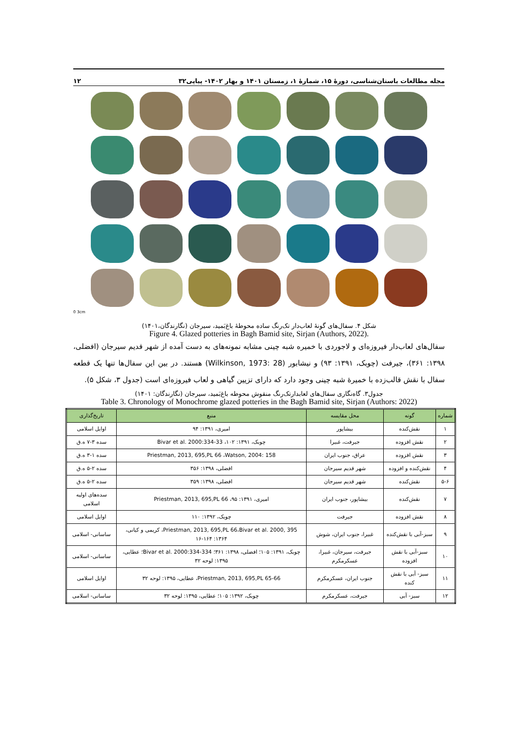مجله مطالعات باستان‌شناسی، دورهٔ ۱۵، شمارهٔ ۱، زمستان ۱۴۰۱ و بهار ۱۴۰۲- پیاپی۳۲ ۱۲
0 3cm
شکل ۴. سفال‌های گونهٔ لعاب‌دار تک‌رنگ ساده محوطهٔ باغ‌بَمید، سیرجان (نگارندگان،۱۴۰۱)
Figure 4. Glazed potteries in Bagh Bamid site, Sirjan (Authors, 2022).
سفال‌های لعاب‌دار فیروزه‌ای و لاجوردی با خمیره شبه چینی مشابه نمونه‌های به دست آمده از شهر قدیم سیرجان (افضلی، ۱۳۹۸: ۳۶۱)، جیرفت (چوبک، ۱۳۹۱: ۹۳) و نیشابور (Wilkinson, 1973: 28) هستند. در بین این سفال‌ها تنها یک قطعه سفال با نقش قالب‌زده با خمیرهٔ شبه چینی وجود دارد که دارای تزیین گیاهی و لعاب فیروزه‌ای است (جدول ۳، شکل ۵).
جدول۳. گاه‌نگاری سفال‌های لعابدارتک‌رنگ منقوش محوطه باغ‌بَمید، سیرجان (نگارندگان: ۱۴۰۱)
Table 3. Chronology of Monochrome glazed potteries in the Bagh Bamid site, Sirjan (Authors: 2022)
| شماره | گونه | محل مقایسه | منبع | تاریخ‌گذاری |
| --- | --- | --- | --- | --- |
| ۱ | نقش‌کنده | بیشاپور | امیری، ۱۳۹۱: ۹۴ | اوایل اسلامی |
| ۲ | نقش افزوده | جیرفت، غبیرا | چوبک، ۱۳۹۱: ۱۰۲، Bivar et al. 2000:334-33 | سده ۳-۷ ه.ق |
| ۳ | نقش افزوده | عراق، جنوب ایران | Priestman, 2013, 695,PL 66 ،Watson, 2004: 158 | سده ۱-۳ ه.ق |
| ۴ | نقش‌کنده و افزوده | شهر قدیم سیرجان | افضلی، ۱۳۹۸: ۳۵۶ | سده ۲-۵ ه.ق |
| ۵-۶ | نقش‌کنده | شهر قدیم سیرجان | افضلی، ۱۳۹۸: ۳۵۹ | سده ۲-۵ ه.ق |
| ۷ | نقش‌کنده | بیشاپور، جنوب ایران | امیری، ۱۳۹۱: ۹۵، Priestman, 2013, 695,PL 66 | سده‌های اولیه اسلامی |
| ۸ | نقش افزوده | جیرفت | چوبک، ۱۳۹۲: ۱۱۰ | اوایل اسلامی |
| ۹ | سبز-آبی با نقش‌کنده | غبیرا، جنوب ایران، شوش | Priestman, 2013, 695,PL 66،Bivar et al. 2000, 395، کریمی و کیانی، ۱۳۶۴: ۱۶۴-۱۶ | ساسانی- اسلامی |
| ۱۰ | سبز-آبی با نقش افزوده | جیرفت، سیرجان، غبیرا، عسکرمکرم | چوبک، ۱۳۹۱: ۱۰۵؛ افضلی، ۱۳۹۸: ۳۶۱؛ Bivar et al. 2000:334-334؛ عطایی، ۱۳۹۵: لوحه ۳۲ | ساسانی- اسلامی |
| ۱۱ | سبز- آبی با نقش کنده | جنوب ایران، عسکرمکرم | Priestman, 2013, 695,PL 65-66، عطایی، ۱۳۹۵: لوحه ۳۲ | اوایل اسلامی |
| ۱۲ | سبز- آبی | جیرفت، عسکرمکرم | چوبک، ۱۳۹۲: ۱۰۵؛ عطایی، ۱۳۹۵: لوحه ۳۲ | ساسانی- اسلامی |